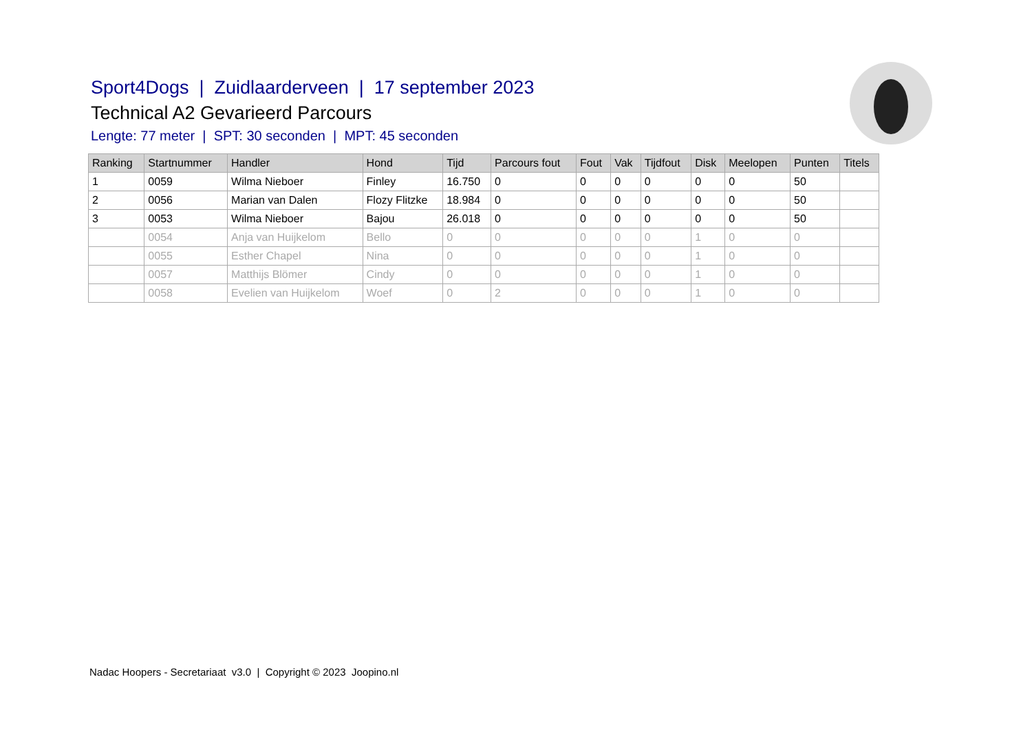Sport4Dogs | Zuidlaarderveen | 17 september 2023
Technical A2 Gevarieerd Parcours
Lengte: 77 meter | SPT: 30 seconden | MPT: 45 seconden
| Ranking | Startnummer | Handler | Hond | Tijd | Parcours fout | Fout | Vak | Tijdfout | Disk | Meelopen | Punten | Titels |
| --- | --- | --- | --- | --- | --- | --- | --- | --- | --- | --- | --- | --- |
| 1 | 0059 | Wilma Nieboer | Finley | 16.750 | 0 | 0 | 0 | 0 | 0 | 0 | 50 | |
| 2 | 0056 | Marian van Dalen | Flozy Flitzke | 18.984 | 0 | 0 | 0 | 0 | 0 | 0 | 50 | |
| 3 | 0053 | Wilma Nieboer | Bajou | 26.018 | 0 | 0 | 0 | 0 | 0 | 0 | 50 | |
| | 0054 | Anja van Huijkelom | Bello | 0 | 0 | 0 | 0 | 0 | 1 | 0 | 0 | |
| | 0055 | Esther Chapel | Nina | 0 | 0 | 0 | 0 | 0 | 1 | 0 | 0 | |
| | 0057 | Matthijs Blömer | Cindy | 0 | 0 | 0 | 0 | 0 | 1 | 0 | 0 | |
| | 0058 | Evelien van Huijkelom | Woef | 0 | 2 | 0 | 0 | 0 | 1 | 0 | 0 | |
Nadac Hoopers - Secretariaat v3.0 | Copyright © 2023 Joopino.nl